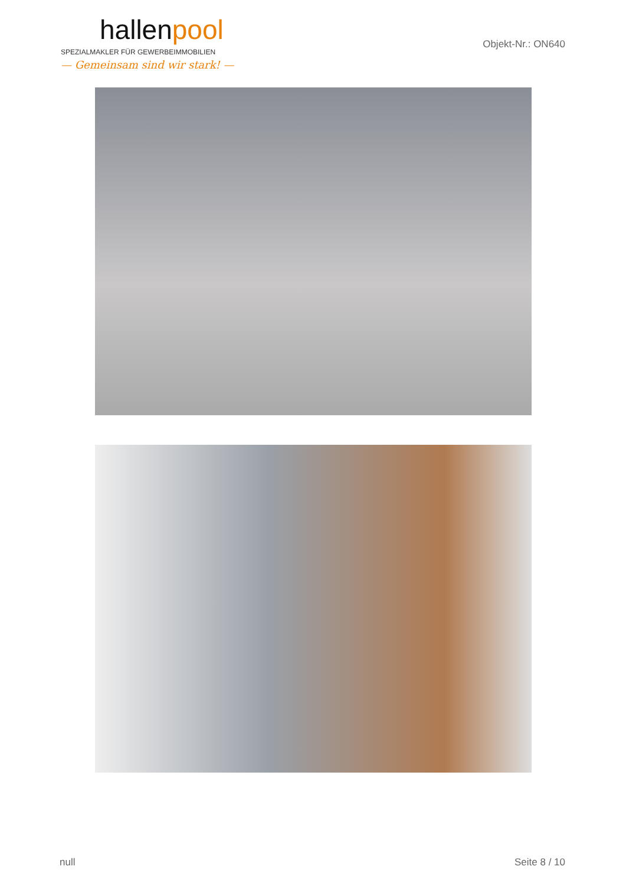hallenpool
SPEZIALMAKLER FÜR GEWERBEIMMOBILIEN
— Gemeinsam sind wir stark! —
Objekt-Nr.: ON640
null Seite 8 / 10